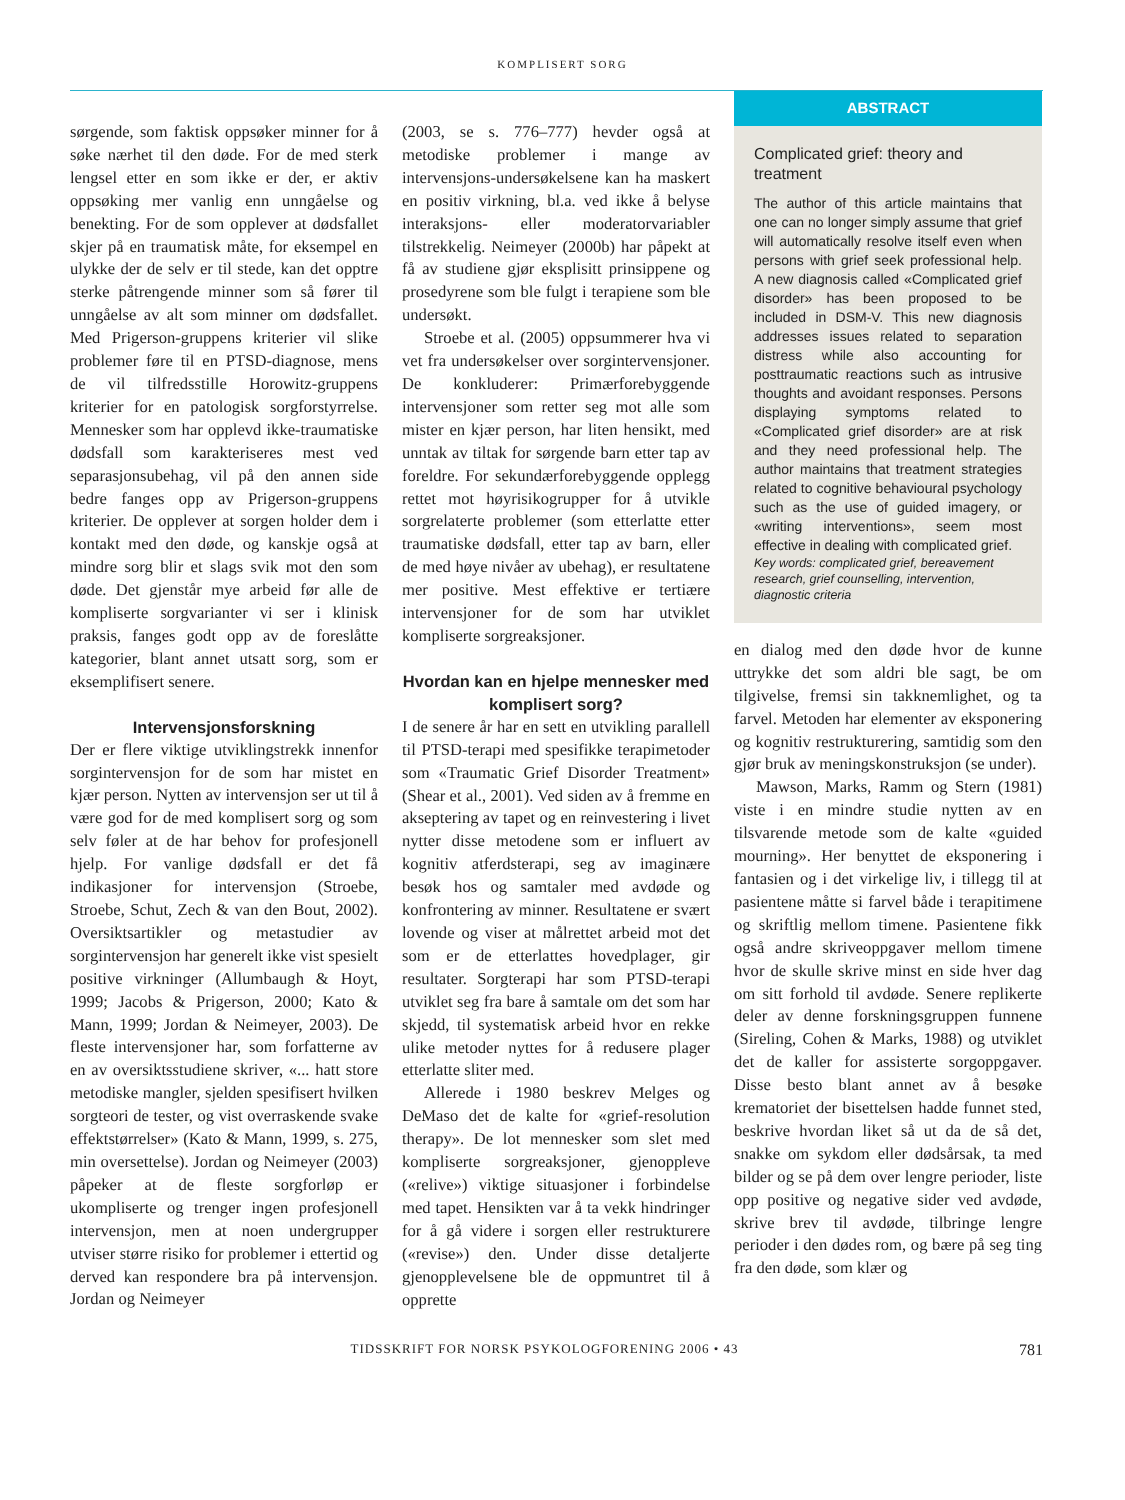KOMPLISERT SORG
sørgende, som faktisk oppsøker minner for å søke nærhet til den døde. For de med sterk lengsel etter en som ikke er der, er aktiv oppsøking mer vanlig enn unngåelse og benekting. For de som opplever at dødsfallet skjer på en traumatisk måte, for eksempel en ulykke der de selv er til stede, kan det opptre sterke påtrengende minner som så fører til unngåelse av alt som minner om dødsfallet. Med Prigerson-gruppens kriterier vil slike problemer føre til en PTSD-diagnose, mens de vil tilfredsstille Horowitz-gruppens kriterier for en patologisk sorgforstyrrelse. Mennesker som har opplevd ikke-traumatiske dødsfall som karakteriseres mest ved separasjonsubehag, vil på den annen side bedre fanges opp av Prigerson-gruppens kriterier. De opplever at sorgen holder dem i kontakt med den døde, og kanskje også at mindre sorg blir et slags svik mot den som døde. Det gjenstår mye arbeid før alle de kompliserte sorgvarianter vi ser i klinisk praksis, fanges godt opp av de foreslåtte kategorier, blant annet utsatt sorg, som er eksemplifisert senere.
Intervensjonsforskning
Der er flere viktige utviklingstrekk innenfor sorgintervensjon for de som har mistet en kjær person. Nytten av intervensjon ser ut til å være god for de med komplisert sorg og som selv føler at de har behov for profesjonell hjelp. For vanlige dødsfall er det få indikasjoner for intervensjon (Stroebe, Stroebe, Schut, Zech & van den Bout, 2002). Oversiktsartikler og metastudier av sorgintervensjon har generelt ikke vist spesielt positive virkninger (Allumbaugh & Hoyt, 1999; Jacobs & Prigerson, 2000; Kato & Mann, 1999; Jordan & Neimeyer, 2003). De fleste intervensjoner har, som forfatterne av en av oversiktsstudiene skriver, «... hatt store metodiske mangler, sjelden spesifisert hvilken sorgteori de tester, og vist overraskende svake effektstørrelser» (Kato & Mann, 1999, s. 275, min oversettelse). Jordan og Neimeyer (2003) påpeker at de fleste sorgforløp er ukompliserte og trenger ingen profesjonell intervensjon, men at noen undergrupper utviser større risiko for problemer i ettertid og derved kan respondere bra på intervensjon. Jordan og Neimeyer
(2003, se s. 776–777) hevder også at metodiske problemer i mange av intervensjons-undersøkelsene kan ha maskert en positiv virkning, bl.a. ved ikke å belyse interaksjons- eller moderatorvariabler tilstrekkelig. Neimeyer (2000b) har påpekt at få av studiene gjør eksplisitt prinsippene og prosedyrene som ble fulgt i terapiene som ble undersøkt.
Stroebe et al. (2005) oppsummerer hva vi vet fra undersøkelser over sorgintervensjoner. De konkluderer: Primærforebyggende intervensjoner som retter seg mot alle som mister en kjær person, har liten hensikt, med unntak av tiltak for sørgende barn etter tap av foreldre. For sekundærforebyggende opplegg rettet mot høyrisikogrupper for å utvikle sorgrelaterte problemer (som etterlatte etter traumatiske dødsfall, etter tap av barn, eller de med høye nivåer av ubehag), er resultatene mer positive. Mest effektive er tertiære intervensjoner for de som har utviklet kompliserte sorgreaksjoner.
Hvordan kan en hjelpe mennesker med komplisert sorg?
I de senere år har en sett en utvikling parallell til PTSD-terapi med spesifikke terapimetoder som «Traumatic Grief Disorder Treatment» (Shear et al., 2001). Ved siden av å fremme en akseptering av tapet og en reinvestering i livet nytter disse metodene som er influert av kognitiv atferdsterapi, seg av imaginære besøk hos og samtaler med avdøde og konfrontering av minner. Resultatene er svært lovende og viser at målrettet arbeid mot det som er de etterlattes hovedplager, gir resultater. Sorgterapi har som PTSD-terapi utviklet seg fra bare å samtale om det som har skjedd, til systematisk arbeid hvor en rekke ulike metoder nyttes for å redusere plager etterlatte sliter med.
Allerede i 1980 beskrev Melges og DeMaso det de kalte for «grief-resolution therapy». De lot mennesker som slet med kompliserte sorgreaksjoner, gjenoppleve («relive») viktige situasjoner i forbindelse med tapet. Hensikten var å ta vekk hindringer for å gå videre i sorgen eller restrukturere («revise») den. Under disse detaljerte gjenopplevelsene ble de oppmuntret til å opprette
ABSTRACT
Complicated grief: theory and treatment
The author of this article maintains that one can no longer simply assume that grief will automatically resolve itself even when persons with grief seek professional help. A new diagnosis called «Complicated grief disorder» has been proposed to be included in DSM-V. This new diagnosis addresses issues related to separation distress while also accounting for posttraumatic reactions such as intrusive thoughts and avoidant responses. Persons displaying symptoms related to «Complicated grief disorder» are at risk and they need professional help. The author maintains that treatment strategies related to cognitive behavioural psychology such as the use of guided imagery, or «writing interventions», seem most effective in dealing with complicated grief.
Key words: complicated grief, bereavement research, grief counselling, intervention, diagnostic criteria
en dialog med den døde hvor de kunne uttrykke det som aldri ble sagt, be om tilgivelse, fremsi sin takknemlighet, og ta farvel. Metoden har elementer av eksponering og kognitiv restrukturering, samtidig som den gjør bruk av meningskonstruksjon (se under).
Mawson, Marks, Ramm og Stern (1981) viste i en mindre studie nytten av en tilsvarende metode som de kalte «guided mourning». Her benyttet de eksponering i fantasien og i det virkelige liv, i tillegg til at pasientene måtte si farvel både i terapitimene og skriftlig mellom timene. Pasientene fikk også andre skriveoppgaver mellom timene hvor de skulle skrive minst en side hver dag om sitt forhold til avdøde. Senere replikerte deler av denne forskningsgruppen funnene (Sireling, Cohen & Marks, 1988) og utviklet det de kaller for assisterte sorgoppgaver. Disse besto blant annet av å besøke krematoriet der bisettelsen hadde funnet sted, beskrive hvordan liket så ut da de så det, snakke om sykdom eller dødsårsak, ta med bilder og se på dem over lengre perioder, liste opp positive og negative sider ved avdøde, skrive brev til avdøde, tilbringe lengre perioder i den dødes rom, og bære på seg ting fra den døde, som klær og
TIDSSKRIFT FOR NORSK PSYKOLOGFORENING 2006 • 43 781